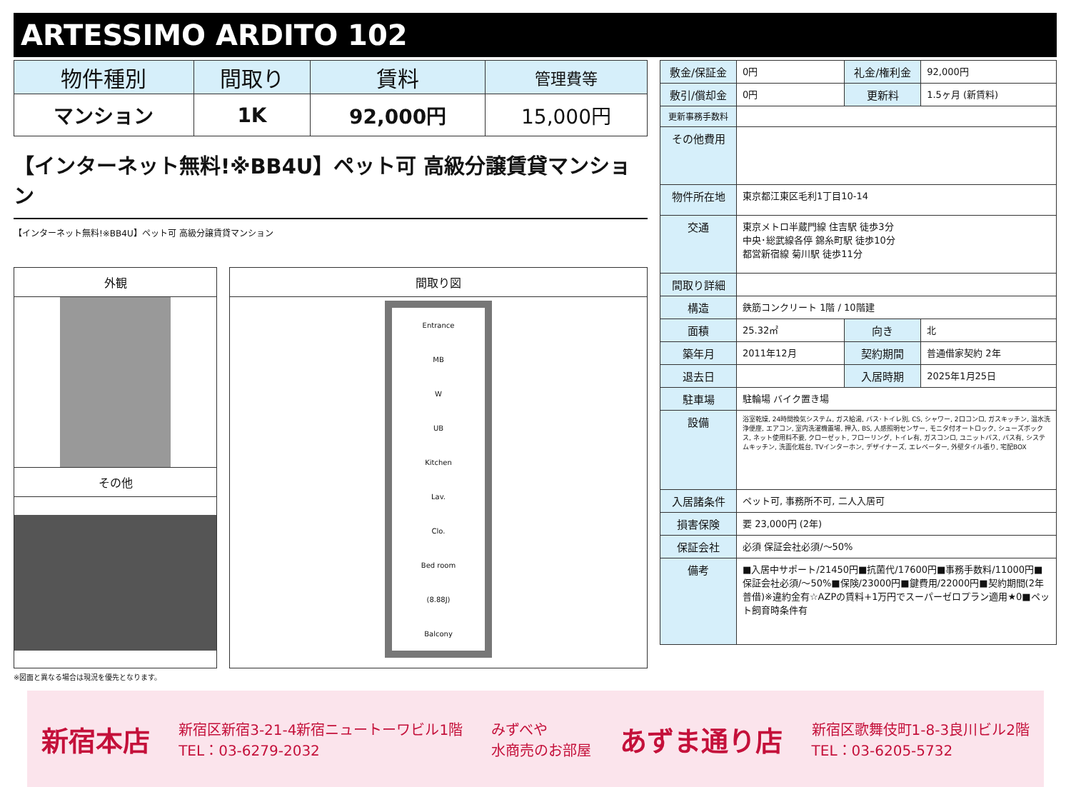ARTESSIMO ARDITO 102
| 物件種別 | 間取り | 賃料 | 管理費等 |
| --- | --- | --- | --- |
| マンション | 1K | 92,000円 | 15,000円 |
【インターネット無料!※BB4U】ペット可 高級分譲賃貸マンション
【インターネット無料!※BB4U】ペット可 高級分譲賃貸マンション
外観
その他
間取り図
Entrance
MB
W
UB
Kitchen
Lav.
Clo.
Bed room
(8.88J)
Balcony
※図面と異なる場合は現況を優先となります。
| 敷金/保証金 | 0円 | 礼金/権利金 | 92,000円 |
| 敷引/償却金 | 0円 | 更新料 | 1.5ヶ月 (新賃料) |
| 更新事務手数料 | | | |
| その他費用 | | | |
| 物件所在地 | 東京都江東区毛利1丁目10-14 | | |
| 交通 | 東京メトロ半蔵門線 住吉駅 徒歩3分 中央･総武線各停 錦糸町駅 徒歩10分 都営新宿線 菊川駅 徒歩11分 | | |
| 間取り詳細 | | | |
| 構造 | 鉄筋コンクリート 1階 / 10階建 | | |
| 面積 | 25.32㎡ | 向き | 北 |
| 築年月 | 2011年12月 | 契約期間 | 普通借家契約 2年 |
| 退去日 | | 入居時期 | 2025年1月25日 |
| 駐車場 | 駐輪場 バイク置き場 | | |
| 設備 | 浴室乾燥, 24時間換気システム, ガス給湯, バス･トイレ別, CS, シャワー, 2口コンロ, ガスキッチン, 温水洗浄便座, エアコン, 室内洗濯機置場, 押入, BS, 人感照明センサー, モニタ付オートロック, シューズボックス, ネット使用料不要, クローゼット, フローリング, トイレ有, ガスコンロ, ユニットバス, バス有, システムキッチン, 洗面化粧台, TVインターホン, デザイナーズ, エレベーター, 外壁タイル張り, 宅配BOX | | |
| 入居諸条件 | ペット可, 事務所不可, 二人入居可 | | |
| 損害保険 | 要 23,000円 (2年) | | |
| 保証会社 | 必須 保証会社必須/～50% | | |
| 備考 | ■入居中サポート/21450円■抗菌代/17600円■事務手数料/11000円■保証会社必須/～50%■保険/23000円■鍵費用/22000円■契約期間(2年普借)※違約金有☆AZPの賃料+1万円でスーパーゼロプラン適用★0■ペット飼育時条件有 | | |
新宿本店 新宿区新宿3-21-4新宿ニュートーワビル1階
TEL：03-6279-2032 みずべや
水商売のお部屋 あずま通り店 新宿区歌舞伎町1-8-3良川ビル2階
TEL：03-6205-5732